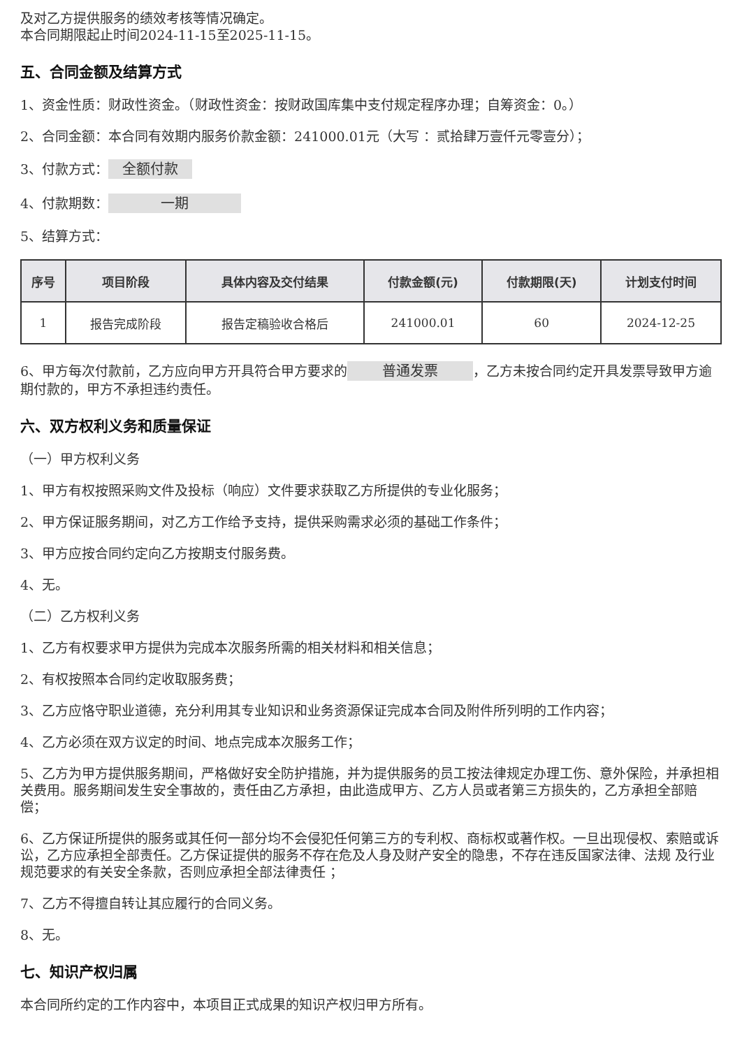及对乙方提供服务的绩效考核等情况确定。
本合同期限起止时间2024-11-15至2025-11-15。
五、合同金额及结算方式
1、资金性质：财政性资金。（财政性资金：按财政国库集中支付规定程序办理；自筹资金：0。）
2、合同金额：本合同有效期内服务价款金额：241000.01元（大写 ：贰拾肆万壹仟元零壹分）；
3、付款方式： 全额付款
4、付款期数： 一期
5、结算方式：
| 序号 | 项目阶段 | 具体内容及交付结果 | 付款金额(元) | 付款期限(天) | 计划支付时间 |
| --- | --- | --- | --- | --- | --- |
| 1 | 报告完成阶段 | 报告定稿验收合格后 | 241000.01 | 60 | 2024-12-25 |
6、甲方每次付款前，乙方应向甲方开具符合甲方要求的 普通发票 ，乙方未按合同约定开具发票导致甲方逾期付款的，甲方不承担违约责任。
六、双方权利义务和质量保证
（一）甲方权利义务
1、甲方有权按照采购文件及投标（响应）文件要求获取乙方所提供的专业化服务；
2、甲方保证服务期间，对乙方工作给予支持，提供采购需求必须的基础工作条件；
3、甲方应按合同约定向乙方按期支付服务费。
4、无。
（二）乙方权利义务
1、乙方有权要求甲方提供为完成本次服务所需的相关材料和相关信息；
2、有权按照本合同约定收取服务费；
3、乙方应恪守职业道德，充分利用其专业知识和业务资源保证完成本合同及附件所列明的工作内容；
4、乙方必须在双方议定的时间、地点完成本次服务工作；
5、乙方为甲方提供服务期间，严格做好安全防护措施，并为提供服务的员工按法律规定办理工伤、意外保险，并承担相关费用。服务期间发生安全事故的，责任由乙方承担，由此造成甲方、乙方人员或者第三方损失的，乙方承担全部赔偿；
6、乙方保证所提供的服务或其任何一部分均不会侵犯任何第三方的专利权、商标权或著作权。一旦出现侵权、索赔或诉讼，乙方应承担全部责任。乙方保证提供的服务不存在危及人身及财产安全的隐患，不存在违反国家法律、法规 及行业规范要求的有关安全条款，否则应承担全部法律责任 ；
7、乙方不得擅自转让其应履行的合同义务。
8、无。
七、知识产权归属
本合同所约定的工作内容中，本项目正式成果的知识产权归甲方所有。